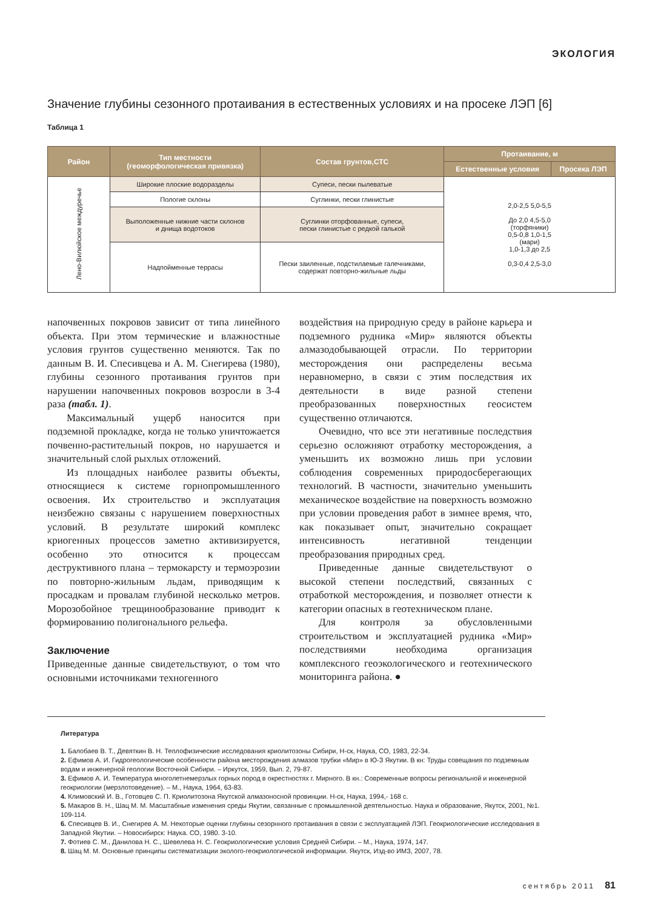ЭКОЛОГИЯ
Значение глубины сезонного протаивания в естественных условиях и на просеке ЛЭП [6]
Таблица 1
| Район | Тип местности (геоморфологическая привязка) | Состав грунтов,СТС | Протаивание, м | |
| --- | --- | --- | --- | --- |
| | | | Естественные условия | Просека ЛЭП |
| Лено-Вилюйское междуречье | Широкие плоские водоразделы | Супеси, пески пылеватые | 2,0-2,5 5,0-5,5 До 2,0 4,5-5,0 (торфяники) 0,5-0,8 1,0-1,5 (мари) 1,0-1,3 до 2,5 0,3-0,4 2,5-3,0 | |
| | Пологие склоны | Суглинки, пески глинистые | | |
| | Выположенные нижние части склонов и днища водотоков | Суглинки оторфованные, супеси, пески глинистые с редкой галькой | | |
| | Надпойменные террасы | Пески заиленные, подстилаемые галечниками, содержат повторно-жильные льды | | |
напочвенных покровов зависит от типа линейного объекта. При этом термические и влажностные условия грунтов существенно меняются. Так по данным В. И. Спесивцева и А. М. Снегирева (1980), глубины сезонного протаивания грунтов при нарушении напочвенных покровов возросли в 3-4 раза (табл. 1).
Максимальный ущерб наносится при подземной прокладке, когда не только уничтожается почвенно-растительный покров, но нарушается и значительный слой рыхлых отложений.
Из площадных наиболее развиты объекты, относящиеся к системе горнопромышленного освоения. Их строительство и эксплуатация неизбежно связаны с нарушением поверхностных условий. В результате широкий комплекс криогенных процессов заметно активизируется, особенно это относится к процессам деструктивного плана – термокарсту и термоэрозии по повторно-жильным льдам, приводящим к просадкам и провалам глубиной несколько метров. Морозобойное трещинообразование приводит к формированию полигонального рельефа.
Заключение
Приведенные данные свидетельствуют, о том что основными источниками техногенного
воздействия на природную среду в районе карьера и подземного рудника «Мир» являются объекты алмазодобывающей отрасли. По территории месторождения они распределены весьма неравномерно, в связи с этим последствия их деятельности в виде разной степени преобразованных поверхностных геосистем существенно отличаются.
Очевидно, что все эти негативные последствия серьезно осложняют отработку месторождения, а уменьшить их возможно лишь при условии соблюдения современных природосберегающих технологий. В частности, значительно уменьшить механическое воздействие на поверхность возможно при условии проведения работ в зимнее время, что, как показывает опыт, значительно сокращает интенсивность негативной тенденции преобразования природных сред.
Приведенные данные свидетельствуют о высокой степени последствий, связанных с отработкой месторождения, и позволяет отнести к категории опасных в геотехническом плане.
Для контроля за обусловленными строительством и эксплуатацией рудника «Мир» последствиями необходима организация комплексного геоэкологического и геотехнического мониторинга района. ●
Литература
1. Балобаев В. Т., Девяткин В. Н. Теплофизические исследования криолитозоны Сибири, Н-ск, Наука, СО, 1983, 22-34.
2. Ефимов А. И. Гидрогеологические особенности района месторождения алмазов трубки «Мир» в Ю-З Якутии. В кн: Труды совещания по подземным водам и инженерной геологии Восточной Сибири. – Иркутск, 1959, Вып. 2, 79-87.
3. Ефимов А. И. Температура многолетнемерзлых горных пород в окрестностях г. Мирного. В кн.: Современные вопросы региональной и инженерной геокриологии (мерзлотоведение). – М., Наука, 1964, 63-83.
4. Климовский И. В., Готовцев С. П. Криолитозона Якутской алмазоносной провинции. Н-ск, Наука, 1994,- 168 с.
5. Макаров В. Н., Шац М. М. Масштабные изменения среды Якутии, связанные с промышленной деятельностью. Наука и образование, Якутск, 2001, №1. 109-114.
6. Спесивцев В. И., Снегирев А. М. Некоторые оценки глубины сезорнного протаивания в связи с эксплуатацией ЛЭП. Геокриологические исследования в Западной Якутии. – Новосибирск: Наука. СО, 1980. 3-10.
7. Фотиев С. М., Данилова Н. С., Шевелева Н. С. Геокриологические условия Средней Сибири. – М., Наука, 1974, 147.
8. Шац М. М. Основные принципы систематизации эколого-геокриологической информации. Якутск, Изд-во ИМЗ, 2007, 78.
сентябрь 2011 81